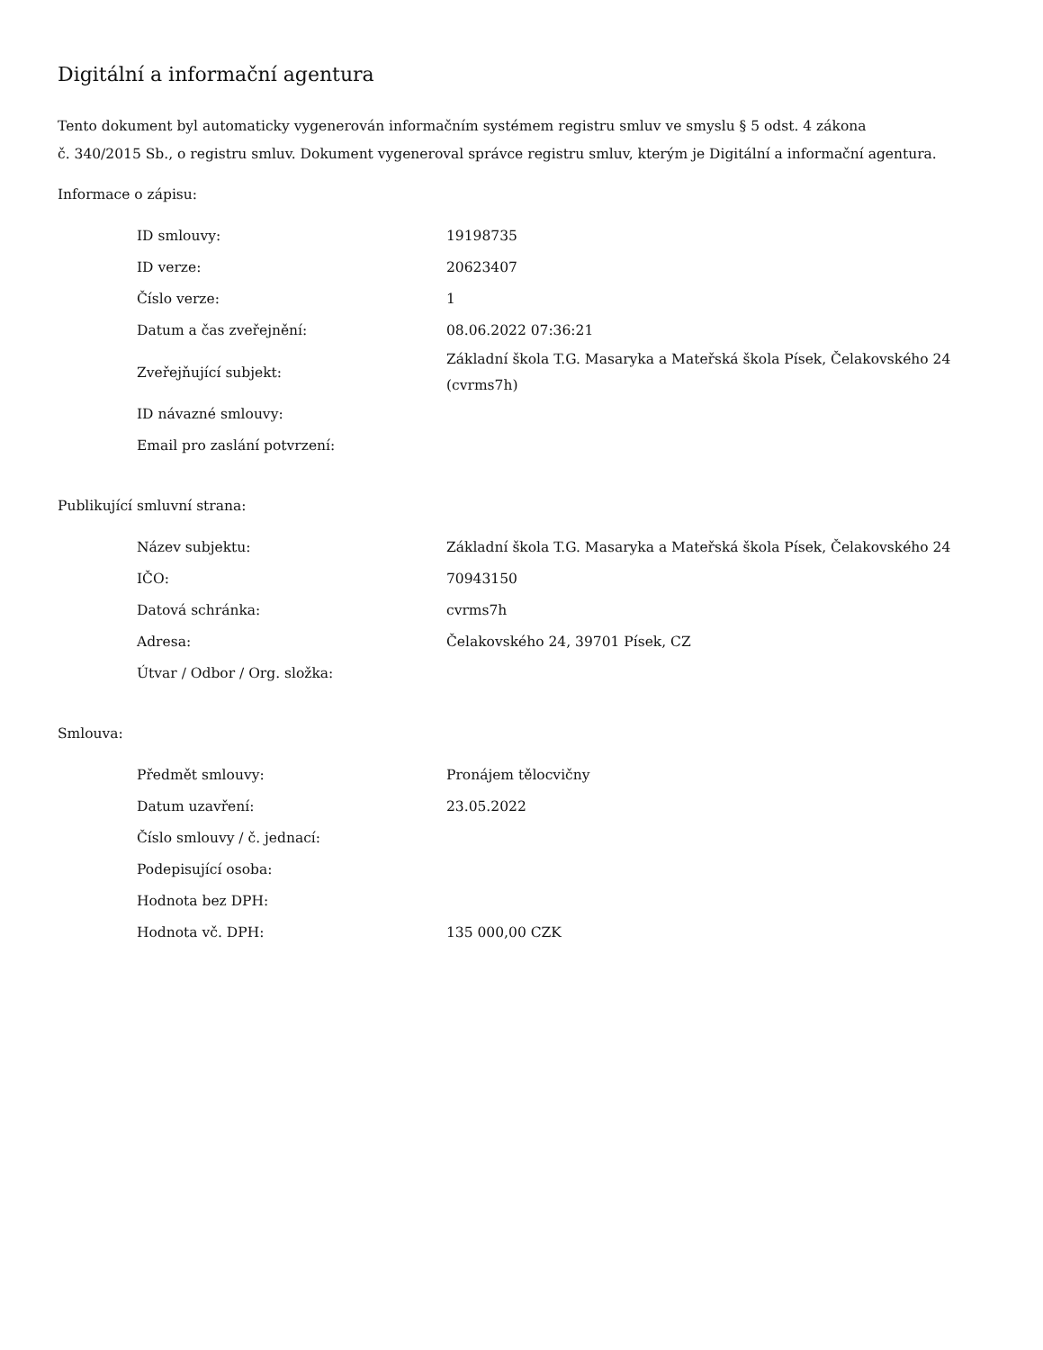Digitální a informační agentura
Tento dokument byl automaticky vygenerován informačním systémem registru smluv ve smyslu § 5 odst. 4 zákona
č. 340/2015 Sb., o registru smluv. Dokument vygeneroval správce registru smluv, kterým je Digitální a informační agentura.
Informace o zápisu:
| ID smlouvy: | 19198735 |
| ID verze: | 20623407 |
| Číslo verze: | 1 |
| Datum a čas zveřejnění: | 08.06.2022 07:36:21 |
| Zveřejňující subjekt: | Základní škola T.G. Masaryka a Mateřská škola Písek, Čelakovského 24 (cvrms7h) |
| ID návazné smlouvy: | |
| Email pro zaslání potvrzení: | |
Publikující smluvní strana:
| Název subjektu: | Základní škola T.G. Masaryka a Mateřská škola Písek, Čelakovského 24 |
| IČO: | 70943150 |
| Datová schránka: | cvrms7h |
| Adresa: | Čelakovského 24, 39701 Písek, CZ |
| Útvar / Odbor / Org. složka: | |
Smlouva:
| Předmět smlouvy: | Pronájem tělocvičny |
| Datum uzavření: | 23.05.2022 |
| Číslo smlouvy / č. jednací: | |
| Podepisující osoba: | |
| Hodnota bez DPH: | |
| Hodnota vč. DPH: | 135 000,00 CZK |